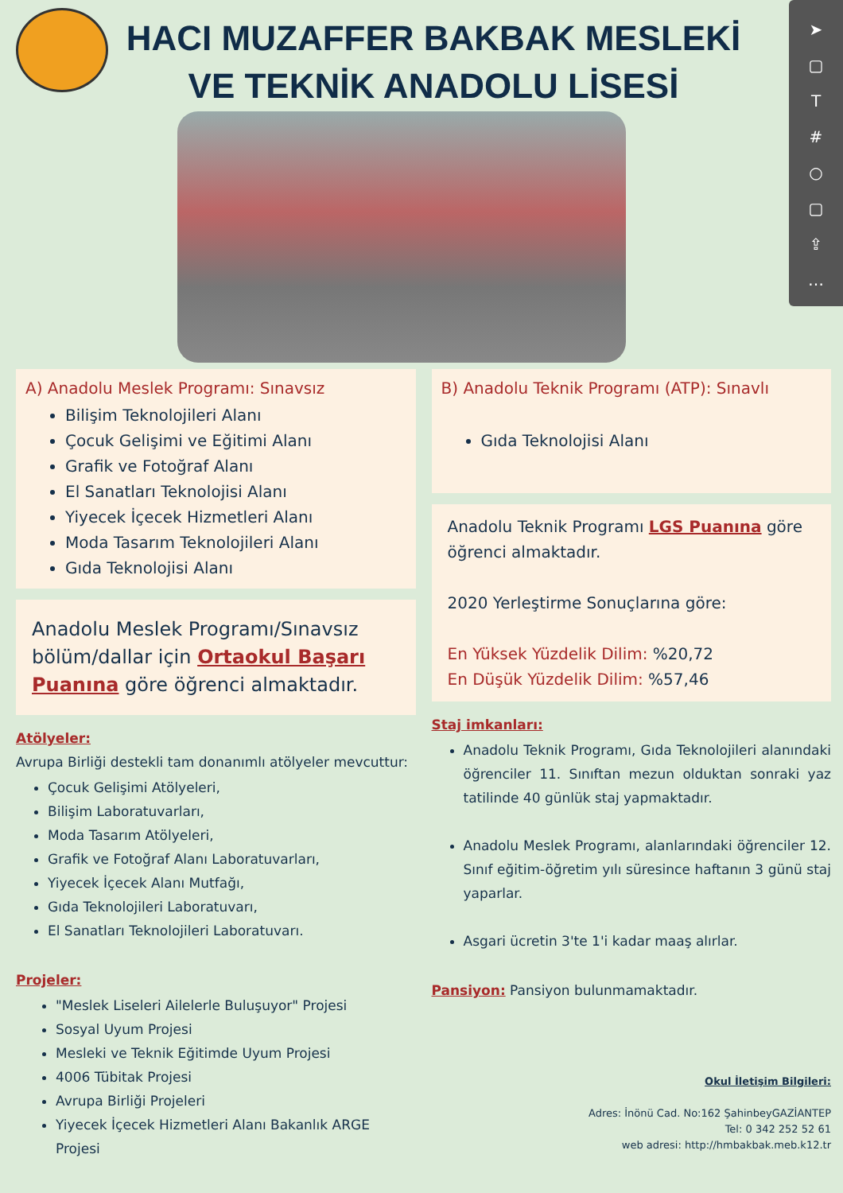➤
▢
T
#
○
▢
⇪
…
HACI MUZAFFER BAKBAK MESLEKİ VE TEKNİK ANADOLU LİSESİ
A) Anadolu Meslek Programı: Sınavsız
Bilişim Teknolojileri Alanı
Çocuk Gelişimi ve Eğitimi Alanı
Grafik ve Fotoğraf Alanı
El Sanatları Teknolojisi Alanı
Yiyecek İçecek Hizmetleri Alanı
Moda Tasarım Teknolojileri Alanı
Gıda Teknolojisi Alanı
Anadolu Meslek Programı/Sınavsız bölüm/dallar için Ortaokul Başarı Puanına göre öğrenci almaktadır.
Atölyeler:
Avrupa Birliği destekli tam donanımlı atölyeler mevcuttur:
Çocuk Gelişimi Atölyeleri,
Bilişim Laboratuvarları,
Moda Tasarım Atölyeleri,
Grafik ve Fotoğraf Alanı Laboratuvarları,
Yiyecek İçecek Alanı Mutfağı,
Gıda Teknolojileri Laboratuvarı,
El Sanatları Teknolojileri Laboratuvarı.
Projeler:
"Meslek Liseleri Ailelerle Buluşuyor" Projesi
Sosyal Uyum Projesi
Mesleki ve Teknik Eğitimde Uyum Projesi
4006 Tübitak Projesi
Avrupa Birliği Projeleri
Yiyecek İçecek Hizmetleri Alanı Bakanlık ARGE Projesi
B) Anadolu Teknik Programı (ATP): Sınavlı
Gıda Teknolojisi Alanı
Anadolu Teknik Programı LGS Puanına göre öğrenci almaktadır.
2020 Yerleştirme Sonuçlarına göre:
En Yüksek Yüzdelik Dilim: %20,72
En Düşük Yüzdelik Dilim: %57,46
Staj imkanları:
Anadolu Teknik Programı, Gıda Teknolojileri alanındaki öğrenciler 11. Sınıftan mezun olduktan sonraki yaz tatilinde 40 günlük staj yapmaktadır.
Anadolu Meslek Programı, alanlarındaki öğrenciler 12. Sınıf eğitim-öğretim yılı süresince haftanın 3 günü staj yaparlar.
Asgari ücretin 3'te 1'i kadar maaş alırlar.
Pansiyon: Pansiyon bulunmamaktadır.
Okul İletişim Bilgileri:
Adres: İnönü Cad. No:162 ŞahinbeyGAZİANTEP
Tel: 0 342 252 52 61
web adresi: http://hmbakbak.meb.k12.tr